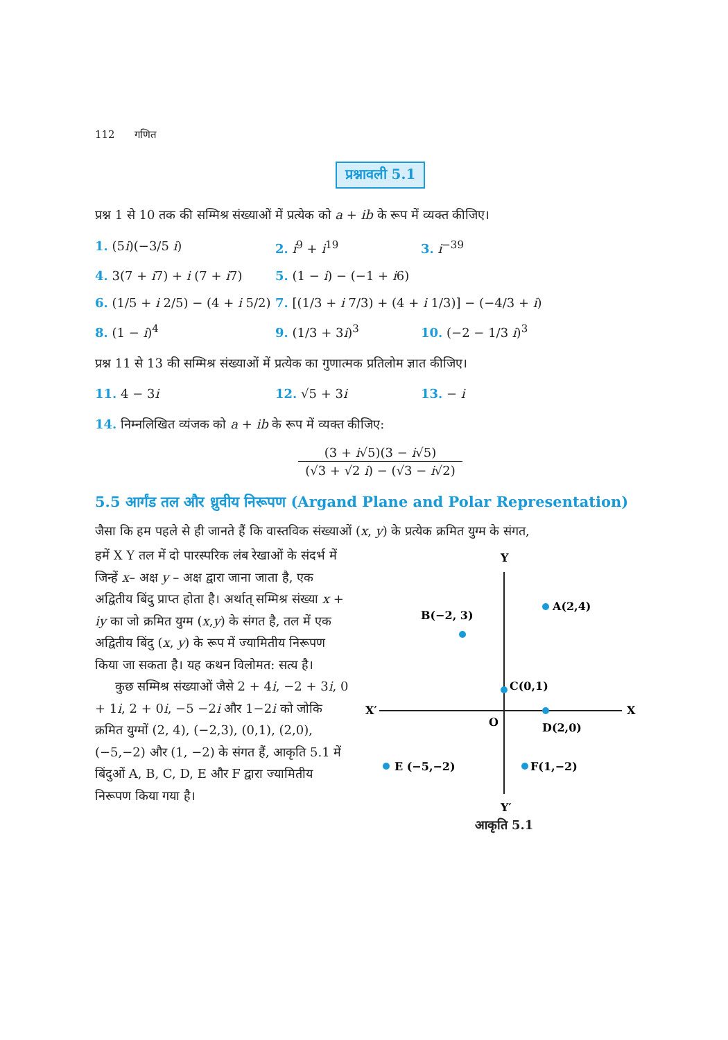112 गणित
प्रश्नावली 5.1
प्रश्न 1 से 10 तक की सम्मिश्र संख्याओं में प्रत्येक को a + ib के रूप में व्यक्त कीजिए।
1. (5i)(−3/5 i) 2. i<sup>9</sup> + i<sup>19</sup> 3. i<sup>−39</sup>
4. 3(7 + i7) + i (7 + i7) 5. (1 − i) − (−1 + i6)
6. (1/5 + i 2/5) − (4 + i 5/2) 7. [(1/3 + i 7/3) + (4 + i 1/3)] − (−4/3 + i)
8. (1 − i)<sup>4</sup> 9. (1/3 + 3i)<sup>3</sup> 10. (−2 − 1/3 i)<sup>3</sup>
प्रश्न 11 से 13 की सम्मिश्र संख्याओं में प्रत्येक का गुणात्मक प्रतिलोम ज्ञात कीजिए।
11. 4 − 3i 12. √5 + 3i 13. − i
14. निम्नलिखित व्यंजक को a + ib के रूप में व्यक्त कीजिए:
(3 + i√5)(3 − i√5)
(√3 + √2 i) − (√3 − i√2)
5.5 आर्गंड तल और ध्रुवीय निरूपण (Argand Plane and Polar Representation)
जैसा कि हम पहले से ही जानते हैं कि वास्तविक संख्याओं (x, y) के प्रत्येक क्रमित युग्म के संगत,
हमें X Y तल में दो पारस्परिक लंब रेखाओं के संदर्भ में जिन्हें x– अक्ष y – अक्ष द्वारा जाना जाता है, एक अद्वितीय बिंदु प्राप्त होता है। अर्थात् सम्मिश्र संख्या x + iy का जो क्रमित युग्म (x,y) के संगत है, तल में एक अद्वितीय बिंदु (x, y) के रूप में ज्यामितीय निरूपण किया जा सकता है। यह कथन विलोमत: सत्य है।
कुछ सम्मिश्र संख्याओं जैसे 2 + 4i, −2 + 3i, 0 + 1i, 2 + 0i, −5 −2i और 1−2i को जोकि क्रमित युग्मों (2, 4), (−2,3), (0,1), (2,0), (−5,−2) और (1, −2) के संगत हैं, आकृति 5.1 में बिंदुओं A, B, C, D, E और F द्वारा ज्यामितीय निरूपण किया गया है।
Y
Y′
X′
X
O
A(2,4)
B(−2, 3)
C(0,1)
D(2,0)
E (−5,−2)
F(1,−2)
आकृति 5.1